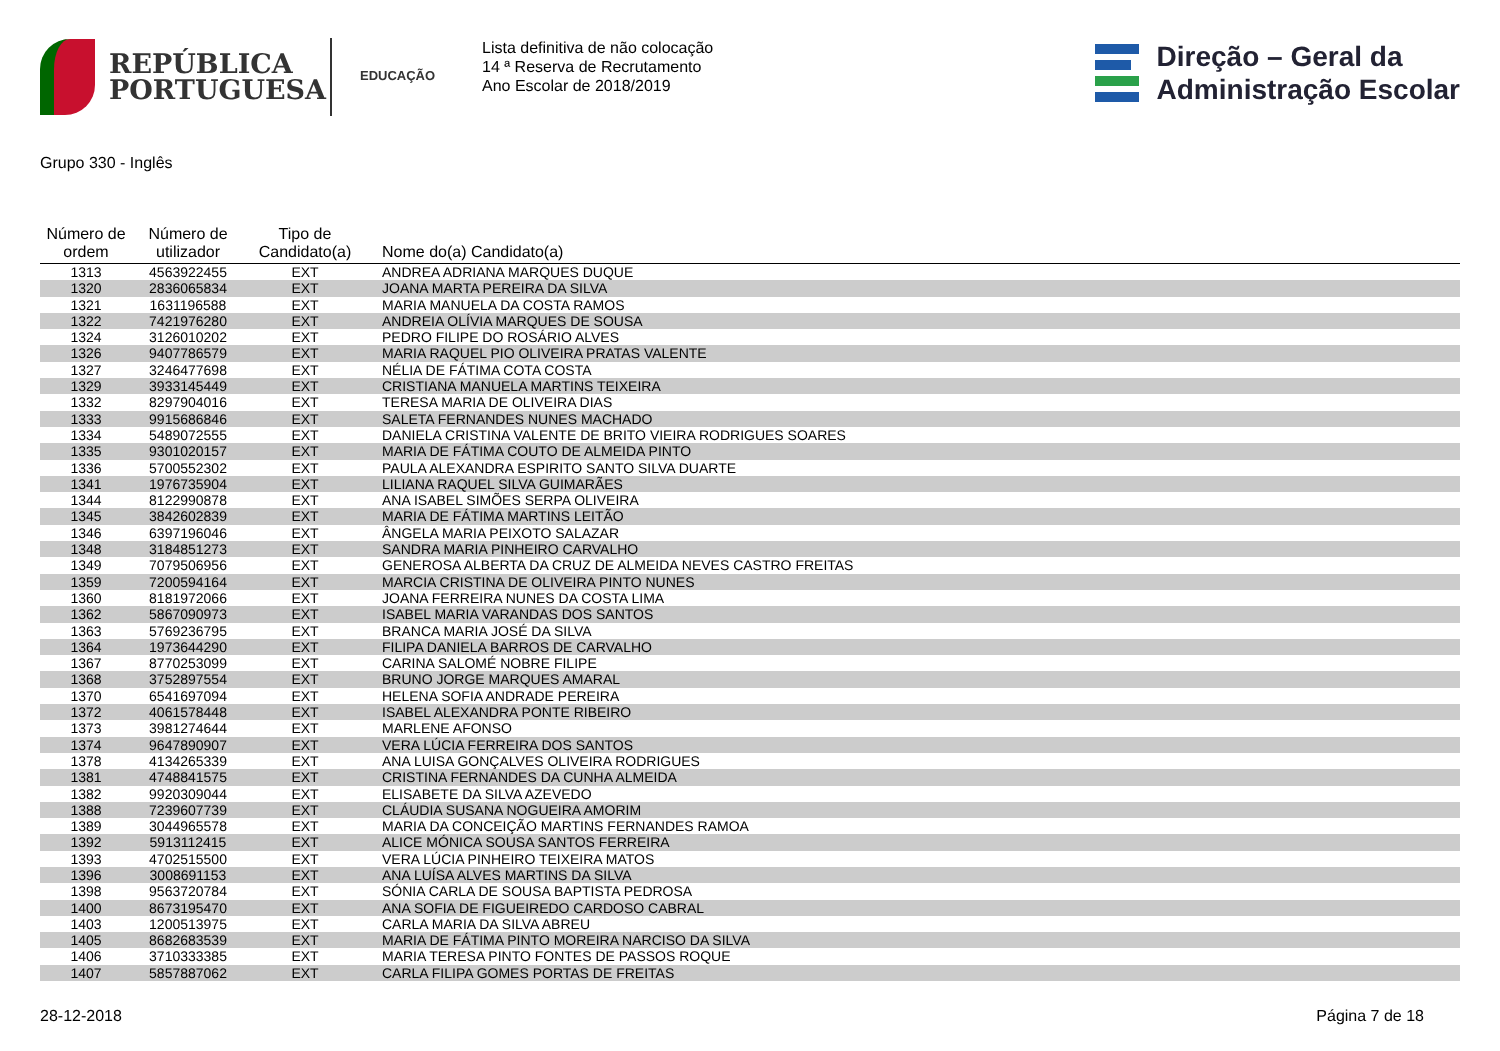REPÚBLICA
PORTUGUESA
EDUCAÇÃO
Lista definitiva de não colocação
14 ª Reserva de Recrutamento
Ano Escolar de 2018/2019
Direção – Geral da
Administração Escolar
Grupo 330 - Inglês
| Número de ordem | Número de utilizador | Tipo de Candidato(a) | Nome do(a) Candidato(a) |
| --- | --- | --- | --- |
| 1313 | 4563922455 | EXT | ANDREA ADRIANA MARQUES DUQUE |
| 1320 | 2836065834 | EXT | JOANA MARTA PEREIRA DA SILVA |
| 1321 | 1631196588 | EXT | MARIA MANUELA DA COSTA RAMOS |
| 1322 | 7421976280 | EXT | ANDREIA OLÍVIA MARQUES DE SOUSA |
| 1324 | 3126010202 | EXT | PEDRO FILIPE DO ROSÁRIO ALVES |
| 1326 | 9407786579 | EXT | MARIA RAQUEL PIO OLIVEIRA PRATAS VALENTE |
| 1327 | 3246477698 | EXT | NÉLIA DE FÁTIMA COTA COSTA |
| 1329 | 3933145449 | EXT | CRISTIANA MANUELA MARTINS TEIXEIRA |
| 1332 | 8297904016 | EXT | TERESA MARIA DE OLIVEIRA DIAS |
| 1333 | 9915686846 | EXT | SALETA FERNANDES NUNES MACHADO |
| 1334 | 5489072555 | EXT | DANIELA CRISTINA VALENTE DE BRITO VIEIRA RODRIGUES SOARES |
| 1335 | 9301020157 | EXT | MARIA DE FÁTIMA COUTO DE ALMEIDA PINTO |
| 1336 | 5700552302 | EXT | PAULA ALEXANDRA ESPIRITO SANTO SILVA DUARTE |
| 1341 | 1976735904 | EXT | LILIANA RAQUEL SILVA GUIMARÃES |
| 1344 | 8122990878 | EXT | ANA ISABEL SIMÕES SERPA OLIVEIRA |
| 1345 | 3842602839 | EXT | MARIA DE FÁTIMA MARTINS LEITÃO |
| 1346 | 6397196046 | EXT | ÂNGELA MARIA PEIXOTO SALAZAR |
| 1348 | 3184851273 | EXT | SANDRA MARIA PINHEIRO CARVALHO |
| 1349 | 7079506956 | EXT | GENEROSA ALBERTA DA CRUZ DE ALMEIDA NEVES CASTRO FREITAS |
| 1359 | 7200594164 | EXT | MARCIA CRISTINA DE OLIVEIRA PINTO NUNES |
| 1360 | 8181972066 | EXT | JOANA FERREIRA NUNES DA COSTA LIMA |
| 1362 | 5867090973 | EXT | ISABEL MARIA VARANDAS DOS SANTOS |
| 1363 | 5769236795 | EXT | BRANCA MARIA JOSÉ DA SILVA |
| 1364 | 1973644290 | EXT | FILIPA DANIELA BARROS DE CARVALHO |
| 1367 | 8770253099 | EXT | CARINA SALOMÉ NOBRE FILIPE |
| 1368 | 3752897554 | EXT | BRUNO JORGE MARQUES AMARAL |
| 1370 | 6541697094 | EXT | HELENA SOFIA ANDRADE PEREIRA |
| 1372 | 4061578448 | EXT | ISABEL ALEXANDRA PONTE RIBEIRO |
| 1373 | 3981274644 | EXT | MARLENE AFONSO |
| 1374 | 9647890907 | EXT | VERA LÚCIA FERREIRA DOS SANTOS |
| 1378 | 4134265339 | EXT | ANA LUISA GONÇALVES OLIVEIRA RODRIGUES |
| 1381 | 4748841575 | EXT | CRISTINA FERNANDES DA CUNHA ALMEIDA |
| 1382 | 9920309044 | EXT | ELISABETE DA SILVA AZEVEDO |
| 1388 | 7239607739 | EXT | CLÁUDIA SUSANA NOGUEIRA AMORIM |
| 1389 | 3044965578 | EXT | MARIA DA CONCEIÇÃO MARTINS FERNANDES RAMOA |
| 1392 | 5913112415 | EXT | ALICE MÓNICA SOUSA SANTOS FERREIRA |
| 1393 | 4702515500 | EXT | VERA LÚCIA PINHEIRO TEIXEIRA MATOS |
| 1396 | 3008691153 | EXT | ANA LUÍSA ALVES MARTINS DA SILVA |
| 1398 | 9563720784 | EXT | SÓNIA CARLA DE SOUSA BAPTISTA PEDROSA |
| 1400 | 8673195470 | EXT | ANA SOFIA DE FIGUEIREDO CARDOSO CABRAL |
| 1403 | 1200513975 | EXT | CARLA MARIA DA SILVA ABREU |
| 1405 | 8682683539 | EXT | MARIA DE FÁTIMA PINTO MOREIRA NARCISO DA SILVA |
| 1406 | 3710333385 | EXT | MARIA TERESA PINTO FONTES DE PASSOS ROQUE |
| 1407 | 5857887062 | EXT | CARLA FILIPA GOMES PORTAS DE FREITAS |
28-12-2018 Página 7 de 18